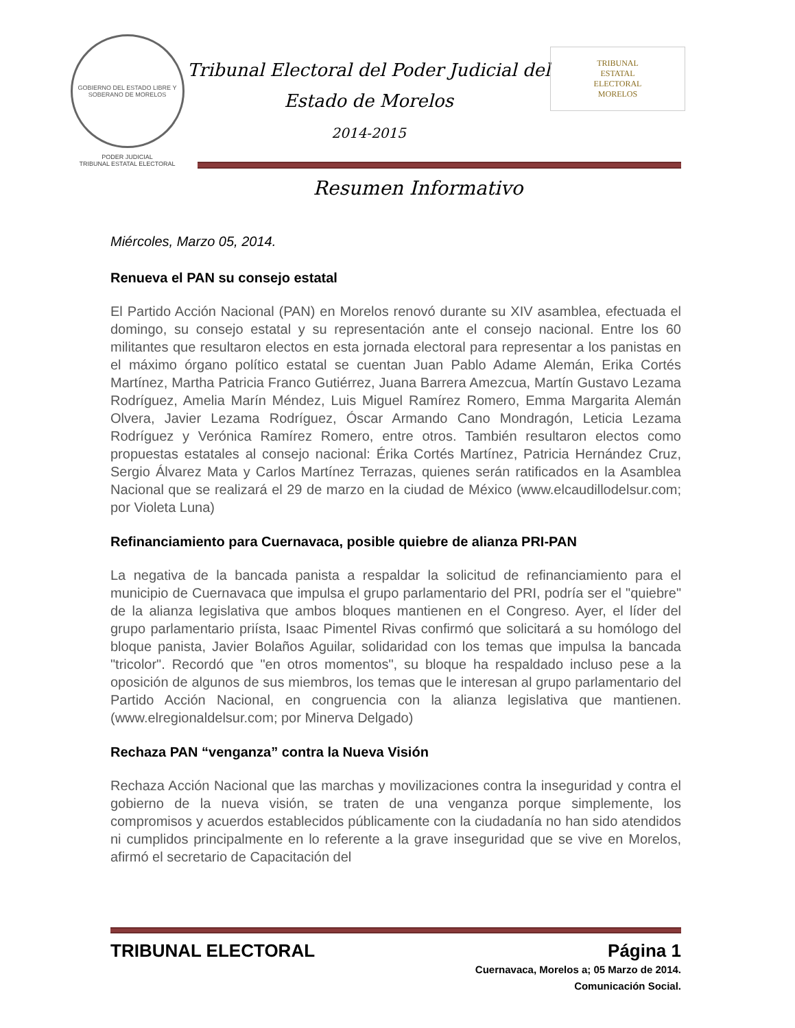GOBIERNO DEL ESTADO LIBRE Y SOBERANO DE MORELOS
PODER JUDICIAL
TRIBUNAL ESTATAL ELECTORAL
Tribunal Electoral del Poder Judicial del
Estado de Morelos
2014-2015
TRIBUNAL
ESTATAL
ELECTORAL
MORELOS
Resumen Informativo
Miércoles, Marzo 05, 2014.
Renueva el PAN su consejo estatal
El Partido Acción Nacional (PAN) en Morelos renovó durante su XIV asamblea, efectuada el domingo, su consejo estatal y su representación ante el consejo nacional. Entre los 60 militantes que resultaron electos en esta jornada electoral para representar a los panistas en el máximo órgano político estatal se cuentan Juan Pablo Adame Alemán, Erika Cortés Martínez, Martha Patricia Franco Gutiérrez, Juana Barrera Amezcua, Martín Gustavo Lezama Rodríguez, Amelia Marín Méndez, Luis Miguel Ramírez Romero, Emma Margarita Alemán Olvera, Javier Lezama Rodríguez, Óscar Armando Cano Mondragón, Leticia Lezama Rodríguez y Verónica Ramírez Romero, entre otros. También resultaron electos como propuestas estatales al consejo nacional: Érika Cortés Martínez, Patricia Hernández Cruz, Sergio Álvarez Mata y Carlos Martínez Terrazas, quienes serán ratificados en la Asamblea Nacional que se realizará el 29 de marzo en la ciudad de México (www.elcaudillodelsur.com; por Violeta Luna)
Refinanciamiento para Cuernavaca, posible quiebre de alianza PRI-PAN
La negativa de la bancada panista a respaldar la solicitud de refinanciamiento para el municipio de Cuernavaca que impulsa el grupo parlamentario del PRI, podría ser el "quiebre" de la alianza legislativa que ambos bloques mantienen en el Congreso. Ayer, el líder del grupo parlamentario priísta, Isaac Pimentel Rivas confirmó que solicitará a su homólogo del bloque panista, Javier Bolaños Aguilar, solidaridad con los temas que impulsa la bancada "tricolor". Recordó que "en otros momentos", su bloque ha respaldado incluso pese a la oposición de algunos de sus miembros, los temas que le interesan al grupo parlamentario del Partido Acción Nacional, en congruencia con la alianza legislativa que mantienen. (www.elregionaldelsur.com; por Minerva Delgado)
Rechaza PAN “venganza” contra la Nueva Visión
Rechaza Acción Nacional que las marchas y movilizaciones contra la inseguridad y contra el gobierno de la nueva visión, se traten de una venganza porque simplemente, los compromisos y acuerdos establecidos públicamente con la ciudadanía no han sido atendidos ni cumplidos principalmente en lo referente a la grave inseguridad que se vive en Morelos, afirmó el secretario de Capacitación del
TRIBUNAL ELECTORAL Página 1
Cuernavaca, Morelos a; 05 Marzo de 2014.
Comunicación Social.